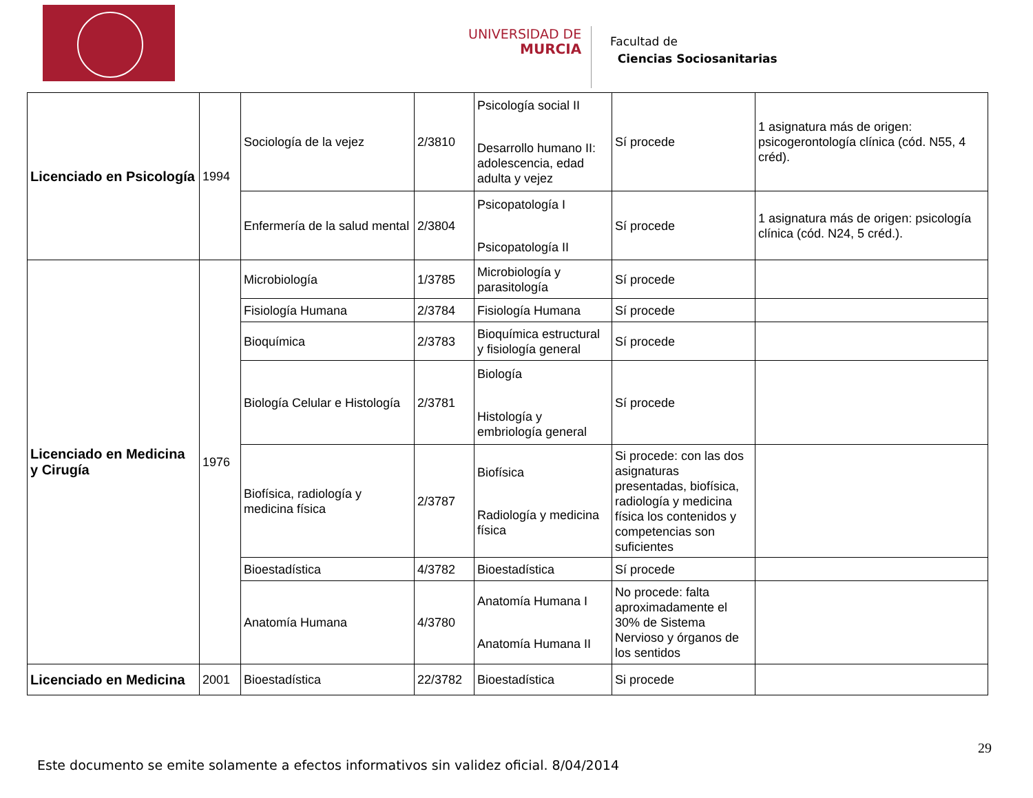UNIVERSIDAD DE
MURCIA
Facultad de
Ciencias Sociosanitarias
| Licenciado en Psicología | 1994 | Sociología de la vejez | 2/3810 | Psicología social II Desarrollo humano II: adolescencia, edad adulta y vejez | Sí procede | 1 asignatura más de origen: psicogerontología clínica (cód. N55, 4 créd). |
| | | Enfermería de la salud mental | 2/3804 | Psicopatología I Psicopatología II | Sí procede | 1 asignatura más de origen: psicología clínica (cód. N24, 5 créd.). |
| Licenciado en Medicina y Cirugía | 1976 | Microbiología | 1/3785 | Microbiología y parasitología | Sí procede | |
| | | Fisiología Humana | 2/3784 | Fisiología Humana | Sí procede | |
| | | Bioquímica | 2/3783 | Bioquímica estructural y fisiología general | Sí procede | |
| | | Biología Celular e Histología | 2/3781 | Biología Histología y embriología general | Sí procede | |
| | | Biofísica, radiología y medicina física | 2/3787 | Biofísica Radiología y medicina física | Si procede: con las dos asignaturas presentadas, biofísica, radiología y medicina física los contenidos y competencias son suficientes | |
| | | Bioestadística | 4/3782 | Bioestadística | Sí procede | |
| | | Anatomía Humana | 4/3780 | Anatomía Humana I Anatomía Humana II | No procede: falta aproximadamente el 30% de Sistema Nervioso y órganos de los sentidos | |
| Licenciado en Medicina | 2001 | Bioestadística | 22/3782 | Bioestadística | Si procede | |
29
Este documento se emite solamente a efectos informativos sin validez oficial. 8/04/2014